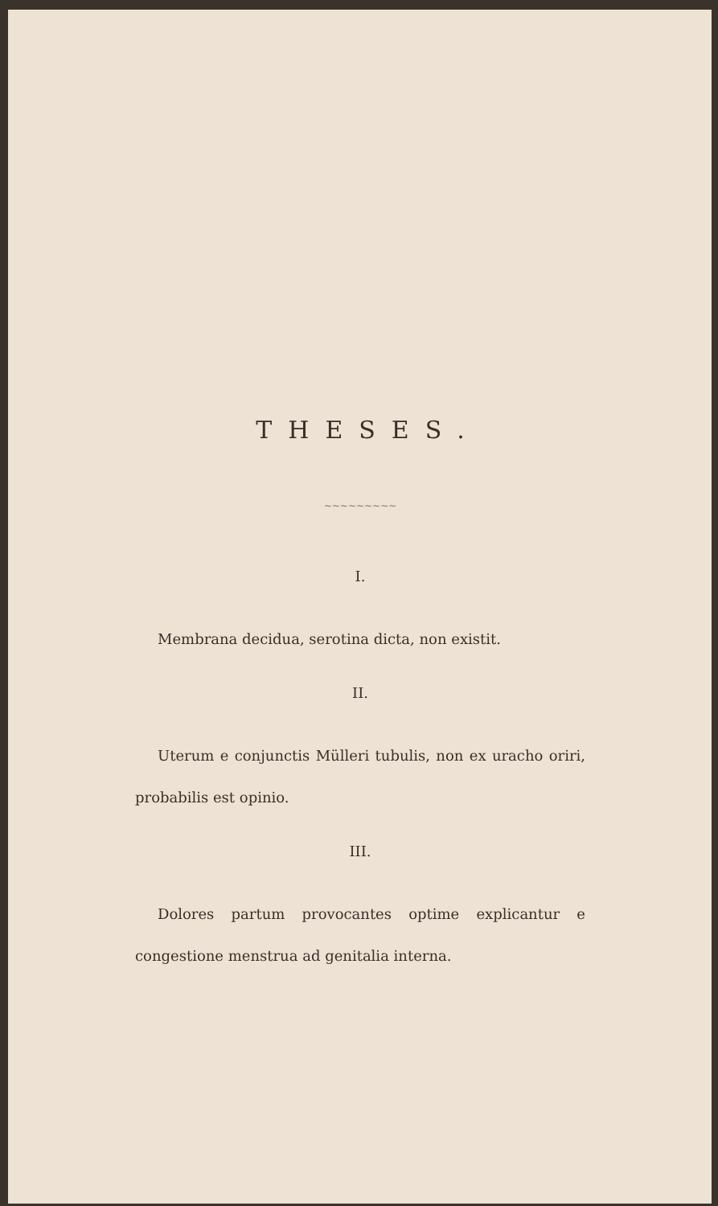THESES.
~~~~~~~~~
I.
Membrana decidua, serotina dicta, non existit.
II.
Uterum e conjunctis Mülleri tubulis, non ex uracho oriri, probabilis est opinio.
III.
Dolores partum provocantes optime explicantur e congestione menstrua ad genitalia interna.